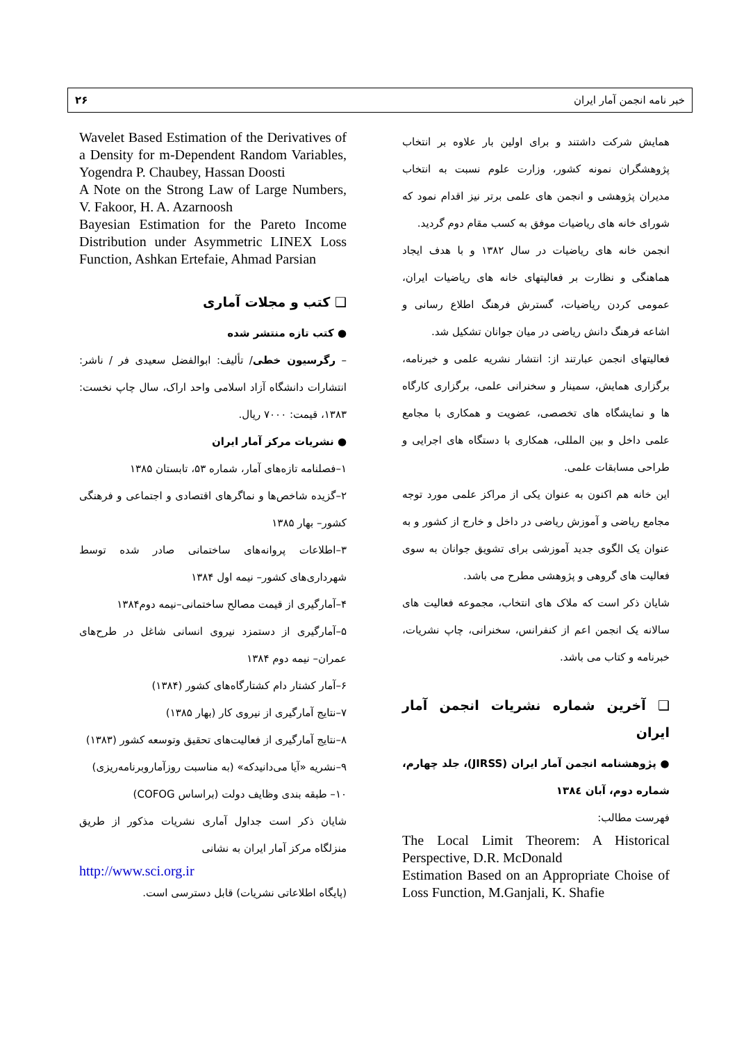خبر نامه انجمن آمار ایران ۲۶
همایش شرکت داشتند و برای اولین بار علاوه بر انتخاب پژوهشگران نمونه کشور، وزارت علوم نسبت به انتخاب مدیران پژوهشی و انجمن های علمی برتر نیز اقدام نمود که شورای خانه های ریاضیات موفق به کسب مقام دوم گردید.
انجمن خانه های ریاضیات در سال ۱۳۸۲ و با هدف ایجاد هماهنگی و نظارت بر فعالیتهای خانه های ریاضیات ایران، عمومی کردن ریاضیات، گسترش فرهنگ اطلاع رسانی و اشاعه فرهنگ دانش ریاضی در میان جوانان تشکیل شد.
فعالیتهای انجمن عبارتند از: انتشار نشریه علمی و خبرنامه، برگزاری همایش، سمینار و سخنرانی علمی، برگزاری کارگاه ها و نمایشگاه های تخصصی، عضویت و همکاری با مجامع علمی داخل و بین المللی، همکاری با دستگاه های اجرایی و طراحی مسابقات علمی.
این خانه هم اکنون به عنوان یکی از مراکز علمی مورد توجه مجامع ریاضی و آموزش ریاضی در داخل و خارج از کشور و به عنوان یک الگوی جدید آموزشی برای تشویق جوانان به سوی فعالیت های گروهی و پژوهشی مطرح می باشد.
شایان ذکر است که ملاک های انتخاب، مجموعه فعالیت های سالانه یک انجمن اعم از کنفرانس، سخنرانی، چاپ نشریات، خبرنامه و کتاب می باشد.
❑ آخرین شماره نشریات انجمن آمار ایران
● پژوهشنامه انجمن آمار ایران (JIRSS)، جلد چهارم، شماره دوم، آبان ۱۳۸٤
فهرست مطالب:
The Local Limit Theorem: A Historical Perspective, D.R. McDonald
Estimation Based on an Appropriate Choise of Loss Function, M.Ganjali, K. Shafie
Wavelet Based Estimation of the Derivatives of a Density for m-Dependent Random Variables, Yogendra P. Chaubey, Hassan Doosti
A Note on the Strong Law of Large Numbers, V. Fakoor, H. A. Azarnoosh
Bayesian Estimation for the Pareto Income Distribution under Asymmetric LINEX Loss Function, Ashkan Ertefaie, Ahmad Parsian
❑ کتب و مجلات آماری
● کتب تازه منتشر شده
– رگرسیون خطی/ تألیف: ابوالفضل سعیدی فر / ناشر: انتشارات دانشگاه آزاد اسلامی واحد اراک، سال چاپ نخست: ۱۳۸۳، قیمت: ۷۰۰۰ ریال.
● نشریات مرکز آمار ایران
۱–فصلنامه تازه‌های آمار، شماره ۵۳، تابستان ۱۳۸۵
۲–گزیده شاخص‌ها و نماگرهای اقتصادی و اجتماعی و فرهنگی کشور– بهار ۱۳۸۵
۳–اطلاعات پروانه‌های ساختمانی صادر شده توسط شهرداری‌های کشور– نیمه اول ۱۳۸۴
۴–آمارگیری از قیمت مصالح ساختمانی–نیمه دوم۱۳۸۴
۵–آمارگیری از دستمزد نیروی انسانی شاغل در طرح‌های عمران– نیمه دوم ۱۳۸۴
۶–آمار کشتار دام کشتارگاه‌های کشور (۱۳۸۴)
۷–نتایج آمارگیری از نیروی کار (بهار ۱۳۸۵)
۸–نتایج آمارگیری از فعالیت‌های تحقیق وتوسعه کشور (۱۳۸۳)
۹–نشریه «آیا می‌دانیدکه» (به مناسبت روزآماروبرنامه‌ریزی)
۱۰– طبقه بندی وظایف دولت (براساس COFOG)
شایان ذکر است جداول آماری نشریات مذکور از طریق منزلگاه مرکز آمار ایران به نشانی
http://www.sci.org.ir
(پایگاه اطلاعاتی نشریات) قابل دسترسی است.